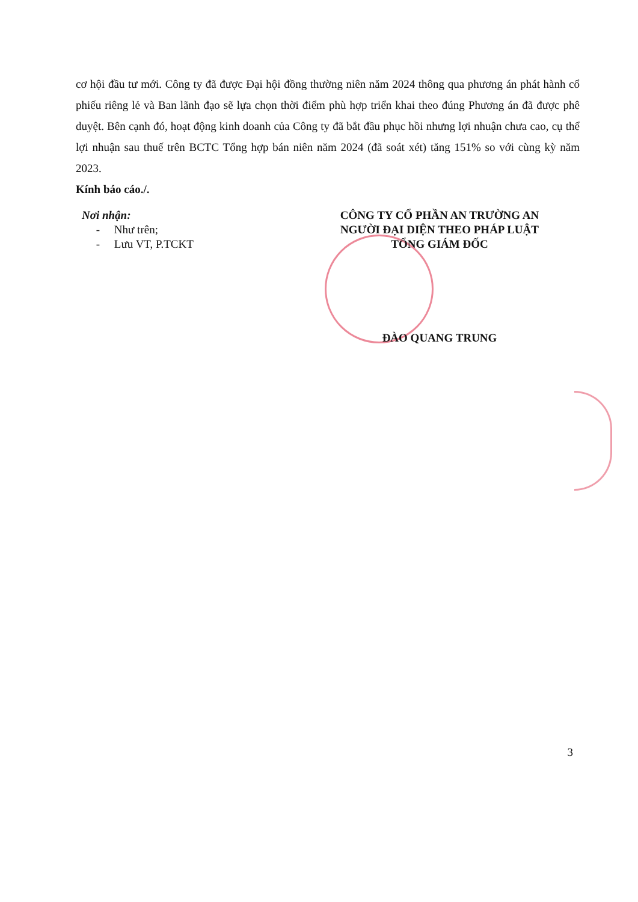cơ hội đầu tư mới. Công ty đã được Đại hội đồng thường niên năm 2024 thông qua phương án phát hành cổ phiếu riêng lẻ và Ban lãnh đạo sẽ lựa chọn thời điểm phù hợp triển khai theo đúng Phương án đã được phê duyệt. Bên cạnh đó, hoạt động kinh doanh của Công ty đã bắt đầu phục hồi nhưng lợi nhuận chưa cao, cụ thể lợi nhuận sau thuế trên BCTC Tổng hợp bán niên năm 2024 (đã soát xét) tăng 151% so với cùng kỳ năm 2023.
Kính báo cáo./.
Nơi nhận:
- Như trên;
- Lưu VT, P.TCKT
CÔNG TY CỔ PHẦN AN TRƯỜNG AN
NGƯỜI ĐẠI DIỆN THEO PHÁP LUẬT
TỔNG GIÁM ĐỐC
ĐÀO QUANG TRUNG
3